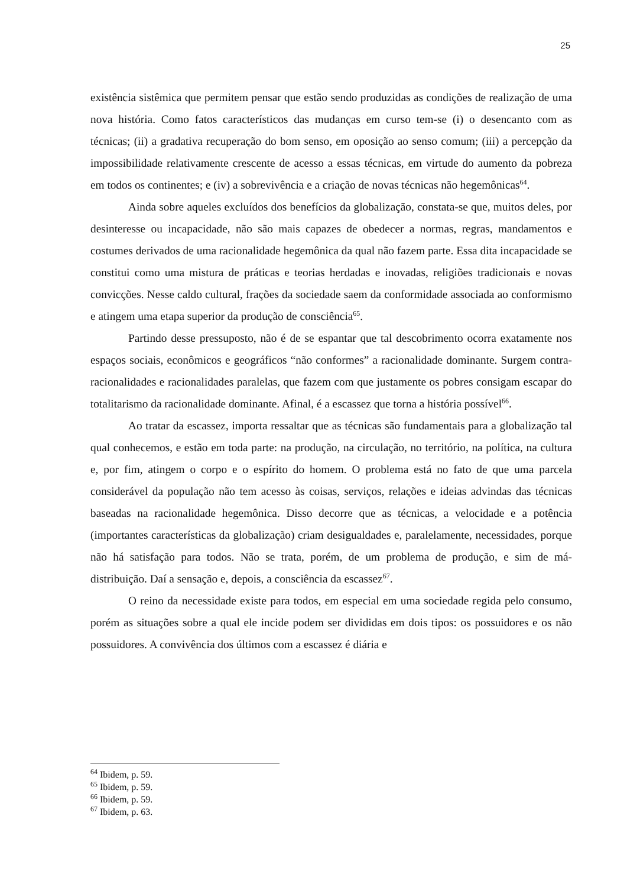25
existência sistêmica que permitem pensar que estão sendo produzidas as condições de realização de uma nova história. Como fatos característicos das mudanças em curso tem-se (i) o desencanto com as técnicas; (ii) a gradativa recuperação do bom senso, em oposição ao senso comum; (iii) a percepção da impossibilidade relativamente crescente de acesso a essas técnicas, em virtude do aumento da pobreza em todos os continentes; e (iv) a sobrevivência e a criação de novas técnicas não hegemônicas<sup>64</sup>.
Ainda sobre aqueles excluídos dos benefícios da globalização, constata-se que, muitos deles, por desinteresse ou incapacidade, não são mais capazes de obedecer a normas, regras, mandamentos e costumes derivados de uma racionalidade hegemônica da qual não fazem parte. Essa dita incapacidade se constitui como uma mistura de práticas e teorias herdadas e inovadas, religiões tradicionais e novas convicções. Nesse caldo cultural, frações da sociedade saem da conformidade associada ao conformismo e atingem uma etapa superior da produção de consciência<sup>65</sup>.
Partindo desse pressuposto, não é de se espantar que tal descobrimento ocorra exatamente nos espaços sociais, econômicos e geográficos “não conformes” a racionalidade dominante. Surgem contra-racionalidades e racionalidades paralelas, que fazem com que justamente os pobres consigam escapar do totalitarismo da racionalidade dominante. Afinal, é a escassez que torna a história possível<sup>66</sup>.
Ao tratar da escassez, importa ressaltar que as técnicas são fundamentais para a globalização tal qual conhecemos, e estão em toda parte: na produção, na circulação, no território, na política, na cultura e, por fim, atingem o corpo e o espírito do homem. O problema está no fato de que uma parcela considerável da população não tem acesso às coisas, serviços, relações e ideias advindas das técnicas baseadas na racionalidade hegemônica. Disso decorre que as técnicas, a velocidade e a potência (importantes características da globalização) criam desigualdades e, paralelamente, necessidades, porque não há satisfação para todos. Não se trata, porém, de um problema de produção, e sim de má-distribuição. Daí a sensação e, depois, a consciência da escassez<sup>67</sup>.
O reino da necessidade existe para todos, em especial em uma sociedade regida pelo consumo, porém as situações sobre a qual ele incide podem ser divididas em dois tipos: os possuidores e os não possuidores. A convivência dos últimos com a escassez é diária e
<sup>64</sup> Ibidem, p. 59.
<sup>65</sup> Ibidem, p. 59.
<sup>66</sup> Ibidem, p. 59.
<sup>67</sup> Ibidem, p. 63.